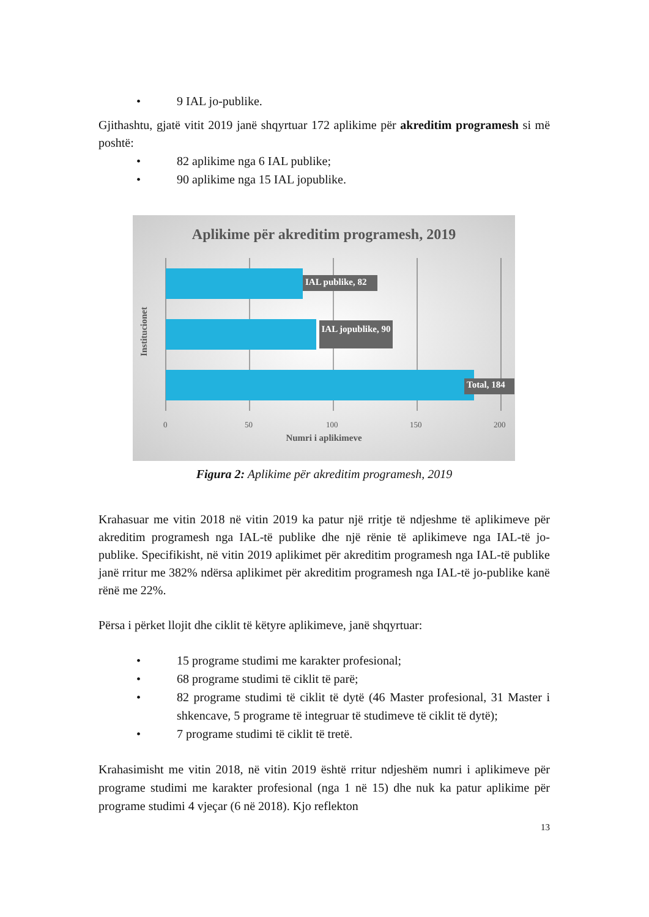• 9 IAL jo-publike.
Gjithashtu, gjatë vitit 2019 janë shqyrtuar 172 aplikime për akreditim programesh si më poshtë:
• 82 aplikime nga 6 IAL publike;
• 90 aplikime nga 15 IAL jopublike.
Aplikime për akreditim programesh, 2019
IAL publike, 82
IAL jopublike, 90
Total, 184
Institucionet
0 50 100 150 200
Numri i aplikimeve
Figura 2: Aplikime për akreditim programesh, 2019
Krahasuar me vitin 2018 në vitin 2019 ka patur një rritje të ndjeshme të aplikimeve për akreditim programesh nga IAL-të publike dhe një rënie të aplikimeve nga IAL-të jo-publike. Specifikisht, në vitin 2019 aplikimet për akreditim programesh nga IAL-të publike janë rritur me 382% ndërsa aplikimet për akreditim programesh nga IAL-të jo-publike kanë rënë me 22%.
Përsa i përket llojit dhe ciklit të këtyre aplikimeve, janë shqyrtuar:
• 15 programe studimi me karakter profesional;
• 68 programe studimi të ciklit të parë;
• 82 programe studimi të ciklit të dytë (46 Master profesional, 31 Master i shkencave, 5 programe të integruar të studimeve të ciklit të dytë);
• 7 programe studimi të ciklit të tretë.
Krahasimisht me vitin 2018, në vitin 2019 është rritur ndjeshëm numri i aplikimeve për programe studimi me karakter profesional (nga 1 në 15) dhe nuk ka patur aplikime për programe studimi 4 vjeçar (6 në 2018). Kjo reflekton
13